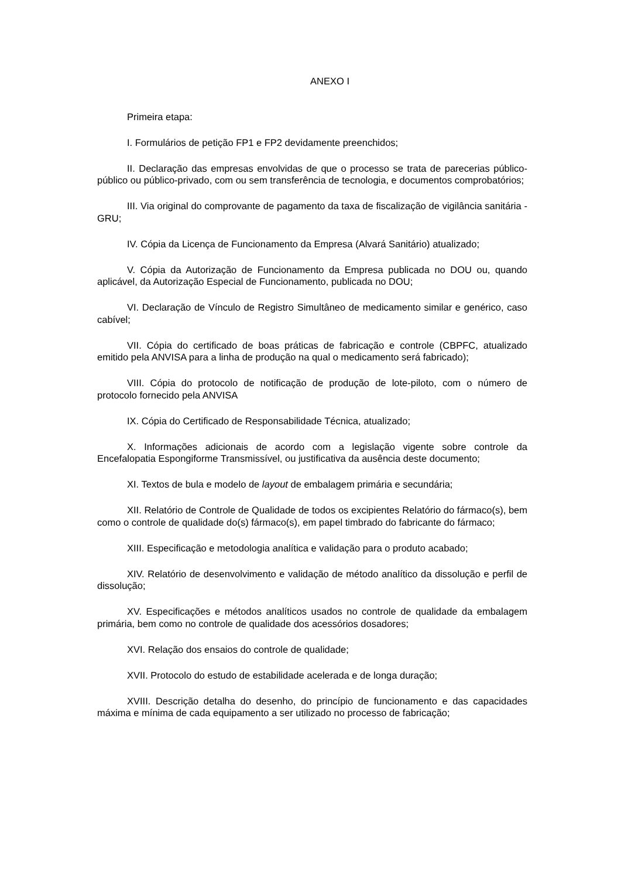ANEXO I
Primeira etapa:
I. Formulários de petição FP1 e FP2 devidamente preenchidos;
II. Declaração das empresas envolvidas de que o processo se trata de parecerias público-público ou público-privado, com ou sem transferência de tecnologia, e documentos comprobatórios;
III. Via original do comprovante de pagamento da taxa de fiscalização de vigilância sanitária - GRU;
IV. Cópia da Licença de Funcionamento da Empresa (Alvará Sanitário) atualizado;
V. Cópia da Autorização de Funcionamento da Empresa publicada no DOU ou, quando aplicável, da Autorização Especial de Funcionamento, publicada no DOU;
VI. Declaração de Vínculo de Registro Simultâneo de medicamento similar e genérico, caso cabível;
VII. Cópia do certificado de boas práticas de fabricação e controle (CBPFC, atualizado emitido pela ANVISA para a linha de produção na qual o medicamento será fabricado);
VIII. Cópia do protocolo de notificação de produção de lote-piloto, com o número de protocolo fornecido pela ANVISA
IX. Cópia do Certificado de Responsabilidade Técnica, atualizado;
X. Informações adicionais de acordo com a legislação vigente sobre controle da Encefalopatia Espongiforme Transmissível, ou justificativa da ausência deste documento;
XI. Textos de bula e modelo de layout de embalagem primária e secundária;
XII. Relatório de Controle de Qualidade de todos os excipientes Relatório do fármaco(s), bem como o controle de qualidade do(s) fármaco(s), em papel timbrado do fabricante do fármaco;
XIII. Especificação e metodologia analítica e validação para o produto acabado;
XIV. Relatório de desenvolvimento e validação de método analítico da dissolução e perfil de dissolução;
XV. Especificações e métodos analíticos usados no controle de qualidade da embalagem primária, bem como no controle de qualidade dos acessórios dosadores;
XVI. Relação dos ensaios do controle de qualidade;
XVII. Protocolo do estudo de estabilidade acelerada e de longa duração;
XVIII. Descrição detalha do desenho, do princípio de funcionamento e das capacidades máxima e mínima de cada equipamento a ser utilizado no processo de fabricação;